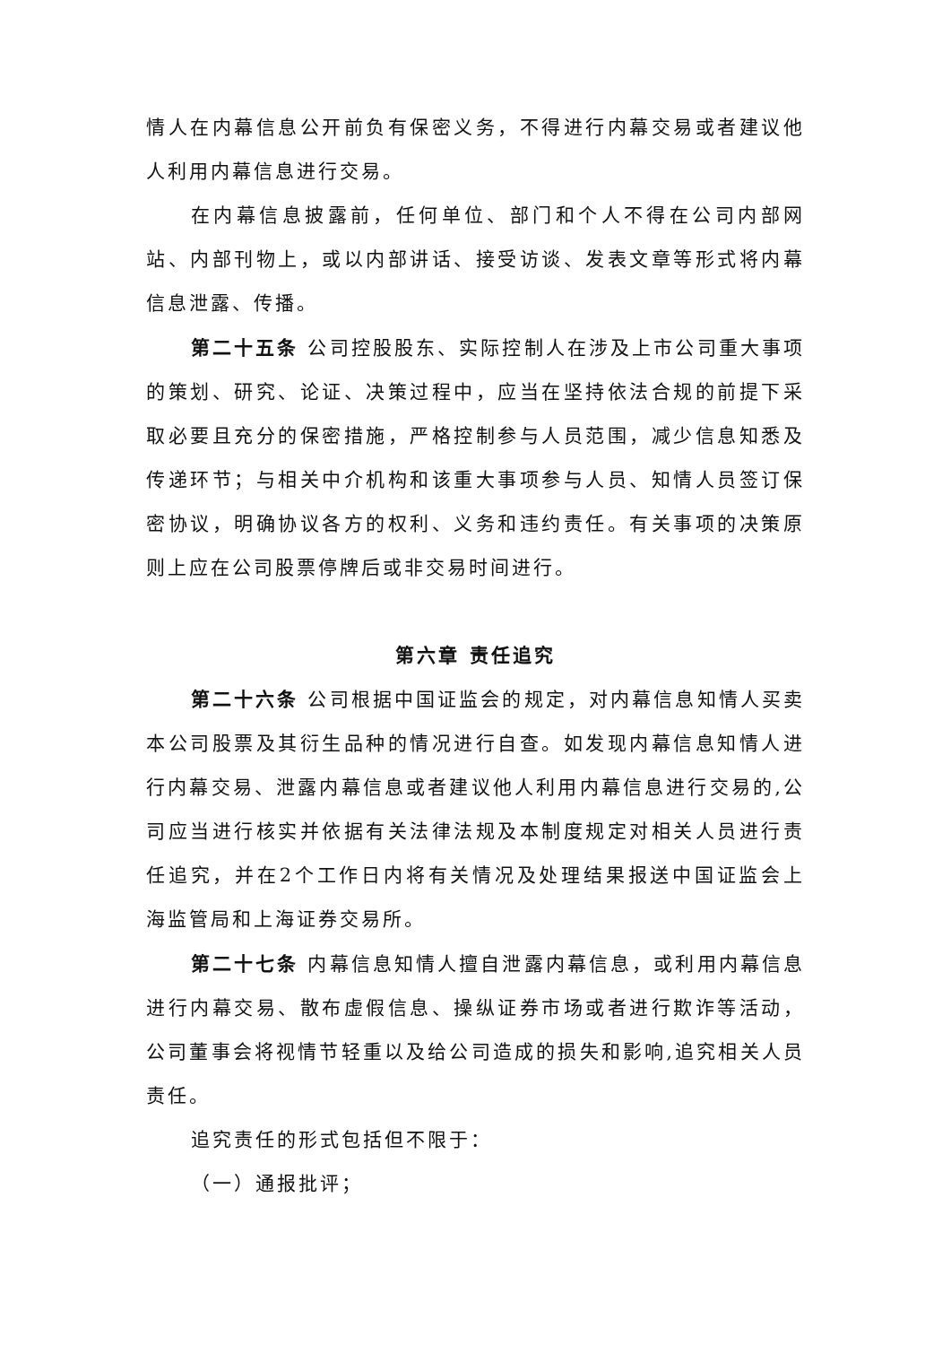情人在内幕信息公开前负有保密义务，不得进行内幕交易或者建议他人利用内幕信息进行交易。
在内幕信息披露前，任何单位、部门和个人不得在公司内部网站、内部刊物上，或以内部讲话、接受访谈、发表文章等形式将内幕信息泄露、传播。
第二十五条 公司控股股东、实际控制人在涉及上市公司重大事项的策划、研究、论证、决策过程中，应当在坚持依法合规的前提下采取必要且充分的保密措施，严格控制参与人员范围，减少信息知悉及传递环节；与相关中介机构和该重大事项参与人员、知情人员签订保密协议，明确协议各方的权利、义务和违约责任。有关事项的决策原则上应在公司股票停牌后或非交易时间进行。
第六章 责任追究
第二十六条 公司根据中国证监会的规定，对内幕信息知情人买卖本公司股票及其衍生品种的情况进行自查。如发现内幕信息知情人进行内幕交易、泄露内幕信息或者建议他人利用内幕信息进行交易的,公司应当进行核实并依据有关法律法规及本制度规定对相关人员进行责任追究，并在2个工作日内将有关情况及处理结果报送中国证监会上海监管局和上海证券交易所。
第二十七条 内幕信息知情人擅自泄露内幕信息，或利用内幕信息进行内幕交易、散布虚假信息、操纵证券市场或者进行欺诈等活动，公司董事会将视情节轻重以及给公司造成的损失和影响,追究相关人员责任。
追究责任的形式包括但不限于：
（一）通报批评；